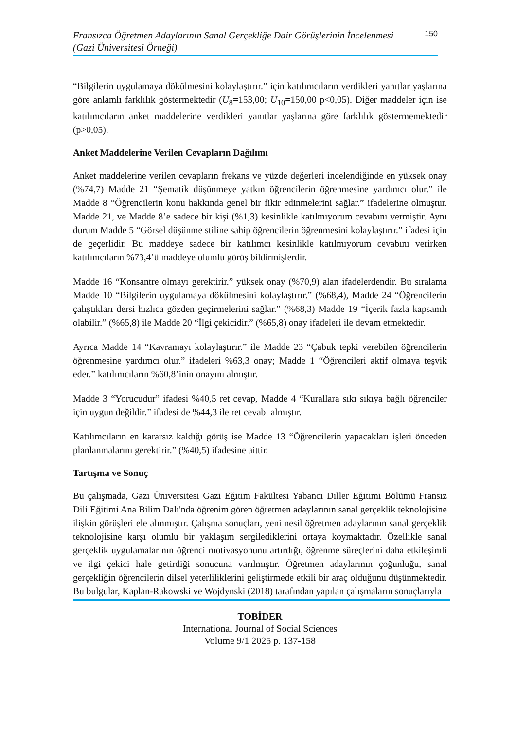Fransızca Öğretmen Adaylarının Sanal Gerçekliğe Dair Görüşlerinin İncelenmesi
(Gazi Üniversitesi Örneği) 150
“Bilgilerin uygulamaya dökülmesini kolaylaştırır.” için katılımcıların verdikleri yanıtlar yaşlarına göre anlamlı farklılık göstermektedir (U<sub>8</sub>=153,00; U<sub>10</sub>=150,00 p<0,05). Diğer maddeler için ise katılımcıların anket maddelerine verdikleri yanıtlar yaşlarına göre farklılık göstermemektedir (p>0,05).
Anket Maddelerine Verilen Cevapların Dağılımı
Anket maddelerine verilen cevapların frekans ve yüzde değerleri incelendiğinde en yüksek onay (%74,7) Madde 21 “Şematik düşünmeye yatkın öğrencilerin öğrenmesine yardımcı olur.” ile Madde 8 “Öğrencilerin konu hakkında genel bir fikir edinmelerini sağlar.” ifadelerine olmuştur. Madde 21, ve Madde 8’e sadece bir kişi (%1,3) kesinlikle katılmıyorum cevabını vermiştir. Aynı durum Madde 5 “Görsel düşünme stiline sahip öğrencilerin öğrenmesini kolaylaştırır.” ifadesi için de geçerlidir. Bu maddeye sadece bir katılımcı kesinlikle katılmıyorum cevabını verirken katılımcıların %73,4’ü maddeye olumlu görüş bildirmişlerdir.
Madde 16 “Konsantre olmayı gerektirir.” yüksek onay (%70,9) alan ifadelerdendir. Bu sıralama Madde 10 “Bilgilerin uygulamaya dökülmesini kolaylaştırır.” (%68,4), Madde 24 “Öğrencilerin çalıştıkları dersi hızlıca gözden geçirmelerini sağlar.” (%68,3) Madde 19 “İçerik fazla kapsamlı olabilir.” (%65,8) ile Madde 20 “İlgi çekicidir.” (%65,8) onay ifadeleri ile devam etmektedir.
Ayrıca Madde 14 “Kavramayı kolaylaştırır.” ile Madde 23 “Çabuk tepki verebilen öğrencilerin öğrenmesine yardımcı olur.” ifadeleri %63,3 onay; Madde 1 “Öğrencileri aktif olmaya teşvik eder.” katılımcıların %60,8’inin onayını almıştır.
Madde 3 “Yorucudur” ifadesi %40,5 ret cevap, Madde 4 “Kurallara sıkı sıkıya bağlı öğrenciler için uygun değildir.” ifadesi de %44,3 ile ret cevabı almıştır.
Katılımcıların en kararsız kaldığı görüş ise Madde 13 “Öğrencilerin yapacakları işleri önceden planlanmalarını gerektirir.” (%40,5) ifadesine aittir.
Tartışma ve Sonuç
Bu çalışmada, Gazi Üniversitesi Gazi Eğitim Fakültesi Yabancı Diller Eğitimi Bölümü Fransız Dili Eğitimi Ana Bilim Dalı'nda öğrenim gören öğretmen adaylarının sanal gerçeklik teknolojisine ilişkin görüşleri ele alınmıştır. Çalışma sonuçları, yeni nesil öğretmen adaylarının sanal gerçeklik teknolojisine karşı olumlu bir yaklaşım sergilediklerini ortaya koymaktadır. Özellikle sanal gerçeklik uygulamalarının öğrenci motivasyonunu artırdığı, öğrenme süreçlerini daha etkileşimli ve ilgi çekici hale getirdiği sonucuna varılmıştır. Öğretmen adaylarının çoğunluğu, sanal gerçekliğin öğrencilerin dilsel yeterliliklerini geliştirmede etkili bir araç olduğunu düşünmektedir. Bu bulgular, Kaplan-Rakowski ve Wojdynski (2018) tarafından yapılan çalışmaların sonuçlarıyla
TOBİDER
International Journal of Social Sciences
Volume 9/1 2025 p. 137-158